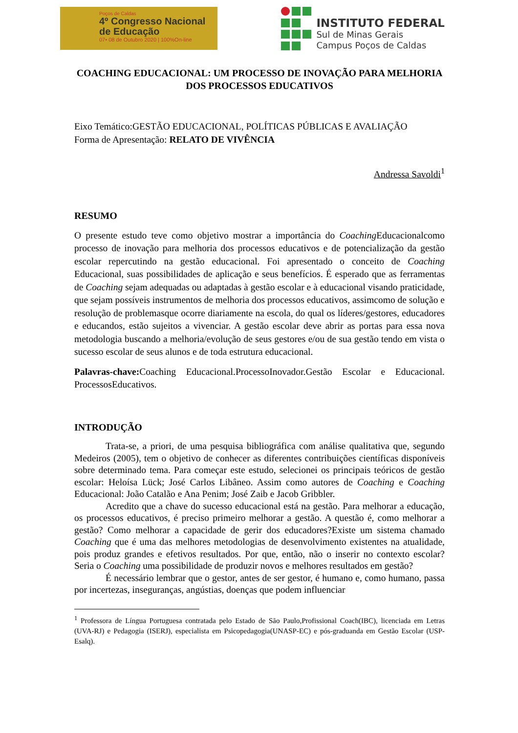Poços de Caldas
4º Congresso Nacional
de Educação
07• 08 de Outubro 2020 | 100%On-line
INSTITUTO FEDERAL
Sul de Minas Gerais
Campus Poços de Caldas
COACHING EDUCACIONAL: UM PROCESSO DE INOVAÇÃO PARA MELHORIA DOS PROCESSOS EDUCATIVOS
Eixo Temático:GESTÃO EDUCACIONAL, POLÍTICAS PÚBLICAS E AVALIAÇÃO
Forma de Apresentação: RELATO DE VIVÊNCIA
Andressa Savoldi<sup>1</sup>
RESUMO
O presente estudo teve como objetivo mostrar a importância do Coaching Educacionalcomo processo de inovação para melhoria dos processos educativos e de potencialização da gestão escolar repercutindo na gestão educacional. Foi apresentado o conceito de Coaching Educacional, suas possibilidades de aplicação e seus benefícios. É esperado que as ferramentas de Coaching sejam adequadas ou adaptadas à gestão escolar e à educacional visando praticidade, que sejam possíveis instrumentos de melhoria dos processos educativos, assimcomo de solução e resolução de problemasque ocorre diariamente na escola, do qual os líderes/gestores, educadores e educandos, estão sujeitos a vivenciar. A gestão escolar deve abrir as portas para essa nova metodologia buscando a melhoria/evolução de seus gestores e/ou de sua gestão tendo em vista o sucesso escolar de seus alunos e de toda estrutura educacional.
Palavras-chave: Coaching Educacional.ProcessoInovador.Gestão Escolar e Educacional. ProcessosEducativos.
INTRODUÇÃO
Trata-se, a priori, de uma pesquisa bibliográfica com análise qualitativa que, segundo Medeiros (2005), tem o objetivo de conhecer as diferentes contribuições científicas disponíveis sobre determinado tema. Para começar este estudo, selecionei os principais teóricos de gestão escolar: Heloísa Lück; José Carlos Libâneo. Assim como autores de Coaching e Coaching Educacional: João Catalão e Ana Penim; José Zaib e Jacob Gribbler.
Acredito que a chave do sucesso educacional está na gestão. Para melhorar a educação, os processos educativos, é preciso primeiro melhorar a gestão. A questão é, como melhorar a gestão? Como melhorar a capacidade de gerir dos educadores?Existe um sistema chamado Coaching que é uma das melhores metodologias de desenvolvimento existentes na atualidade, pois produz grandes e efetivos resultados. Por que, então, não o inserir no contexto escolar? Seria o Coaching uma possibilidade de produzir novos e melhores resultados em gestão?
É necessário lembrar que o gestor, antes de ser gestor, é humano e, como humano, passa por incertezas, inseguranças, angústias, doenças que podem influenciar
<sup>1</sup> Professora de Língua Portuguesa contratada pelo Estado de São Paulo,Profissional Coach(IBC), licenciada em Letras (UVA-RJ) e Pedagogia (ISERJ), especialista em Psicopedagogia(UNASP-EC) e pós-graduanda em Gestão Escolar (USP-Esalq).